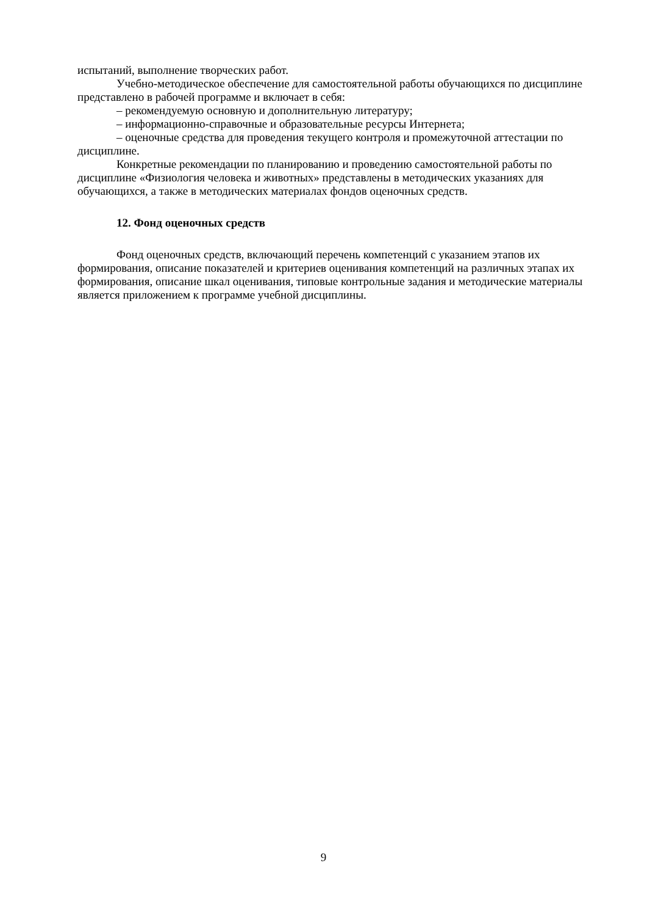испытаний, выполнение творческих работ.
Учебно-методическое обеспечение для самостоятельной работы обучающихся по дисциплине представлено в рабочей программе и включает в себя:
– рекомендуемую основную и дополнительную литературу;
– информационно-справочные и образовательные ресурсы Интернета;
– оценочные средства для проведения текущего контроля и промежуточной аттестации по дисциплине.
Конкретные рекомендации по планированию и проведению самостоятельной работы по дисциплине «Физиология человека и животных» представлены в методических указаниях для обучающихся, а также в методических материалах фондов оценочных средств.
12. Фонд оценочных средств
Фонд оценочных средств, включающий перечень компетенций с указанием этапов их формирования, описание показателей и критериев оценивания компетенций на различных этапах их формирования, описание шкал оценивания, типовые контрольные задания и методические материалы является приложением к программе учебной дисциплины.
9